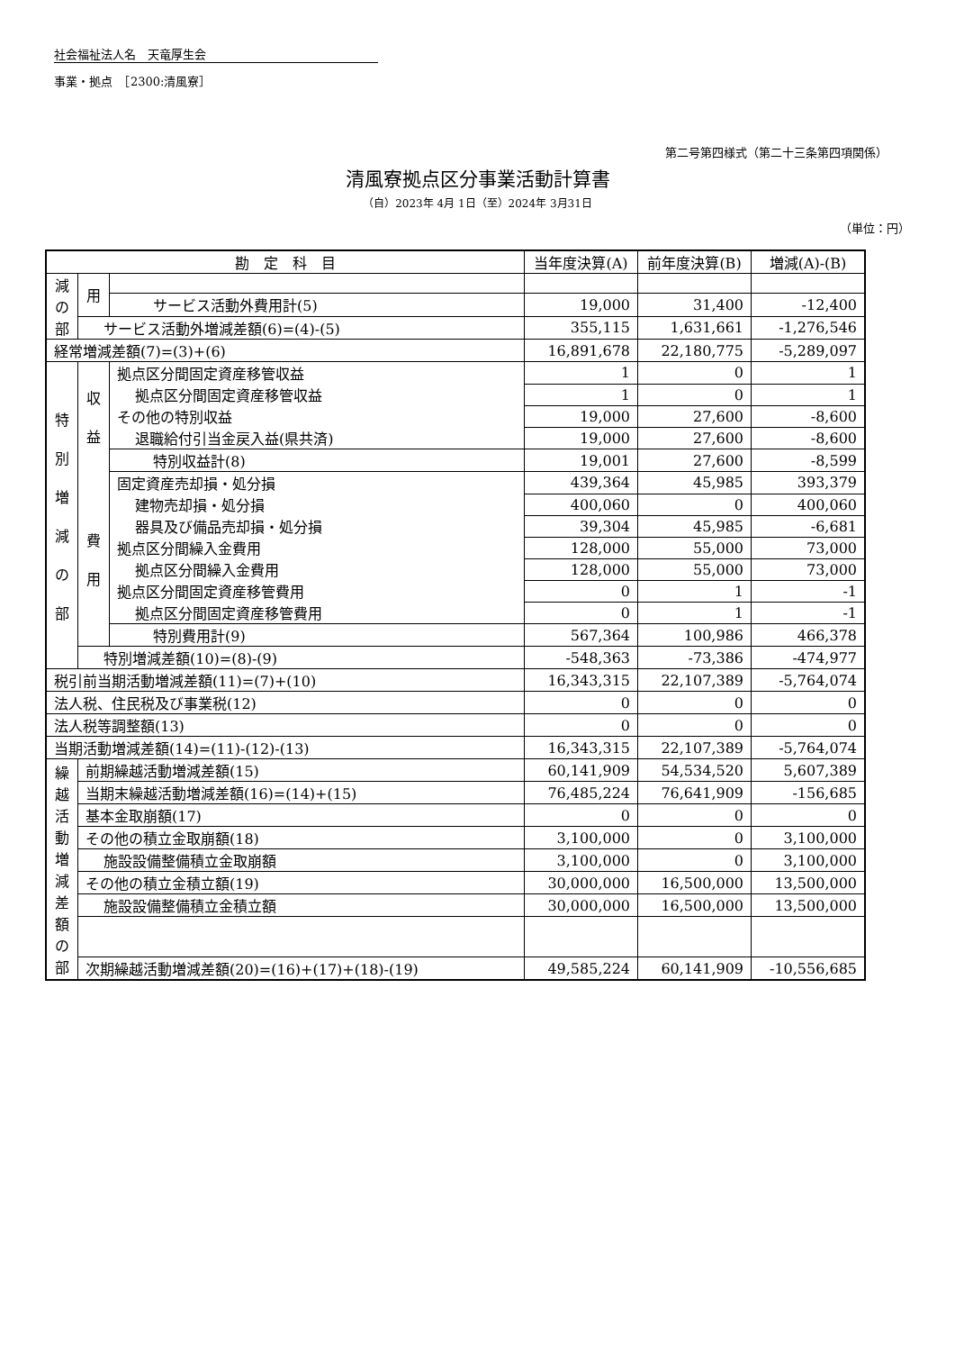社会福祉法人名　天竜厚生会
事業・拠点　［2300:清風寮］
第二号第四様式（第二十三条第四項関係）
清風寮拠点区分事業活動計算書
（自）2023年 4月 1日（至）2024年 3月31日
（単位：円）
| 勘 定 科 目 | | | 当年度決算(A) | 前年度決算(B) | 増減(A)-(B) |
| --- | --- | --- | --- | --- | --- |
| 減 の 部 | 用 | | | | |
| | | サービス活動外費用計(5) | 19,000 | 31,400 | -12,400 |
| | サービス活動外増減差額(6)=(4)-(5) | | 355,115 | 1,631,661 | -1,276,546 |
| 経常増減差額(7)=(3)+(6) | | | 16,891,678 | 22,180,775 | -5,289,097 |
| 特 別 増 減 の 部 | 収 益 | 拠点区分間固定資産移管収益 | 1 | 0 | 1 |
| | | 拠点区分間固定資産移管収益 | 1 | 0 | 1 |
| | | その他の特別収益 | 19,000 | 27,600 | -8,600 |
| | | 退職給付引当金戻入益(県共済) | 19,000 | 27,600 | -8,600 |
| | | 特別収益計(8) | 19,001 | 27,600 | -8,599 |
| | 費 用 | 固定資産売却損・処分損 | 439,364 | 45,985 | 393,379 |
| | | 建物売却損・処分損 | 400,060 | 0 | 400,060 |
| | | 器具及び備品売却損・処分損 | 39,304 | 45,985 | -6,681 |
| | | 拠点区分間繰入金費用 | 128,000 | 55,000 | 73,000 |
| | | 拠点区分間繰入金費用 | 128,000 | 55,000 | 73,000 |
| | | 拠点区分間固定資産移管費用 | 0 | 1 | -1 |
| | | 拠点区分間固定資産移管費用 | 0 | 1 | -1 |
| | | 特別費用計(9) | 567,364 | 100,986 | 466,378 |
| | 特別増減差額(10)=(8)-(9) | | -548,363 | -73,386 | -474,977 |
| 税引前当期活動増減差額(11)=(7)+(10) | | | 16,343,315 | 22,107,389 | -5,764,074 |
| 法人税、住民税及び事業税(12) | | | 0 | 0 | 0 |
| 法人税等調整額(13) | | | 0 | 0 | 0 |
| 当期活動増減差額(14)=(11)-(12)-(13) | | | 16,343,315 | 22,107,389 | -5,764,074 |
| 繰 越 活 動 増 減 差 額 の 部 | 前期繰越活動増減差額(15) | | 60,141,909 | 54,534,520 | 5,607,389 |
| | 当期末繰越活動増減差額(16)=(14)+(15) | | 76,485,224 | 76,641,909 | -156,685 |
| | 基本金取崩額(17) | | 0 | 0 | 0 |
| | その他の積立金取崩額(18) | | 3,100,000 | 0 | 3,100,000 |
| | 施設設備整備積立金取崩額 | | 3,100,000 | 0 | 3,100,000 |
| | その他の積立金積立額(19) | | 30,000,000 | 16,500,000 | 13,500,000 |
| | 施設設備整備積立金積立額 | | 30,000,000 | 16,500,000 | 13,500,000 |
| | 次期繰越活動増減差額(20)=(16)+(17)+(18)-(19) | | 49,585,224 | 60,141,909 | -10,556,685 |